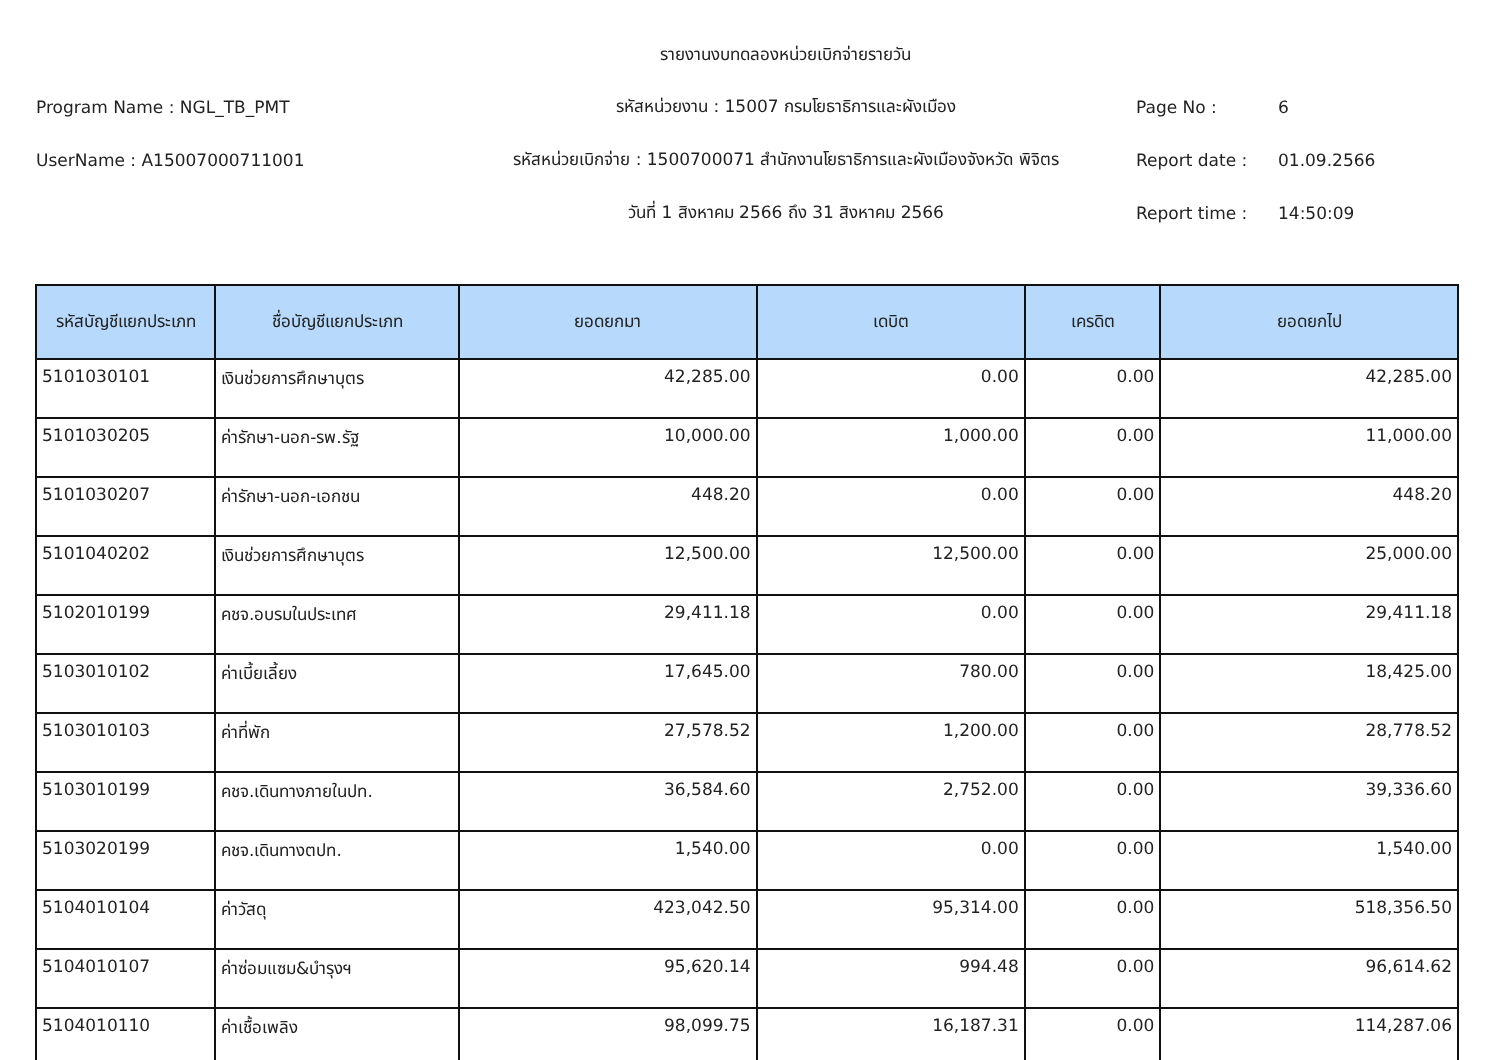รายงานงบทดลองหน่วยเบิกจ่ายรายวัน
Program Name : NGL_TB_PMT รหัสหน่วยงาน : 15007 กรมโยธาธิการและผังเมือง Page No : 6
UserName : A15007000711001
รหัสหน่วยเบิกจ่าย : 1500700071 สำนักงานโยธาธิการและผังเมืองจังหวัด พิจิตร
Report date : 01.09.2566
วันที่ 1 สิงหาคม 2566 ถึง 31 สิงหาคม 2566 Report time : 14:50:09
| รหัสบัญชีแยกประเภท | ชื่อบัญชีแยกประเภท | ยอดยกมา | เดบิต | เครดิต | ยอดยกไป |
| --- | --- | --- | --- | --- | --- |
| 5101030101 | เงินช่วยการศึกษาบุตร | 42,285.00 | 0.00 | 0.00 | 42,285.00 |
| 5101030205 | ค่ารักษา-นอก-รพ.รัฐ | 10,000.00 | 1,000.00 | 0.00 | 11,000.00 |
| 5101030207 | ค่ารักษา-นอก-เอกชน | 448.20 | 0.00 | 0.00 | 448.20 |
| 5101040202 | เงินช่วยการศึกษาบุตร | 12,500.00 | 12,500.00 | 0.00 | 25,000.00 |
| 5102010199 | คชจ.อบรมในประเทศ | 29,411.18 | 0.00 | 0.00 | 29,411.18 |
| 5103010102 | ค่าเบี้ยเลี้ยง | 17,645.00 | 780.00 | 0.00 | 18,425.00 |
| 5103010103 | ค่าที่พัก | 27,578.52 | 1,200.00 | 0.00 | 28,778.52 |
| 5103010199 | คชจ.เดินทางภายในปท. | 36,584.60 | 2,752.00 | 0.00 | 39,336.60 |
| 5103020199 | คชจ.เดินทางตปท. | 1,540.00 | 0.00 | 0.00 | 1,540.00 |
| 5104010104 | ค่าวัสดุ | 423,042.50 | 95,314.00 | 0.00 | 518,356.50 |
| 5104010107 | ค่าซ่อมแซม&บำรุงฯ | 95,620.14 | 994.48 | 0.00 | 96,614.62 |
| 5104010110 | ค่าเชื้อเพลิง | 98,099.75 | 16,187.31 | 0.00 | 114,287.06 |